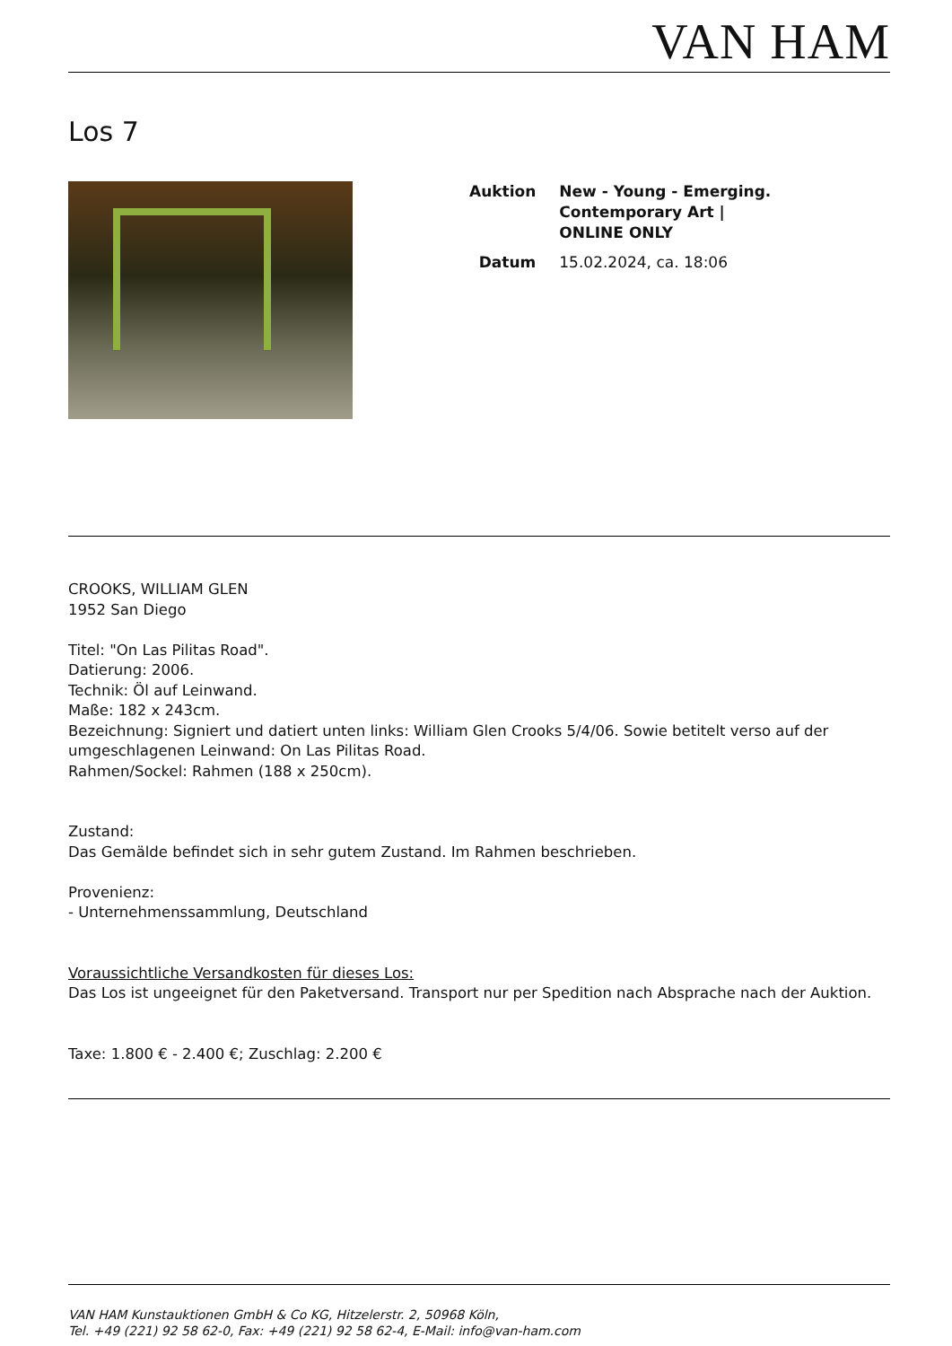VAN HAM
Los 7
| Auktion | New - Young - Emerging. Contemporary Art / ONLINE ONLY |
| Datum | 15.02.2024, ca. 18:06 |
CROOKS, WILLIAM GLEN
1952 San Diego
Titel: "On Las Pilitas Road".
Datierung: 2006.
Technik: Öl auf Leinwand.
Maße: 182 x 243cm.
Bezeichnung: Signiert und datiert unten links: William Glen Crooks 5/4/06. Sowie betitelt verso auf der umgeschlagenen Leinwand: On Las Pilitas Road.
Rahmen/Sockel: Rahmen (188 x 250cm).
Zustand:
Das Gemälde befindet sich in sehr gutem Zustand. Im Rahmen beschrieben.
Provenienz:
- Unternehmenssammlung, Deutschland
Voraussichtliche Versandkosten für dieses Los:
Das Los ist ungeeignet für den Paketversand. Transport nur per Spedition nach Absprache nach der Auktion.
Taxe: 1.800 € - 2.400 €; Zuschlag: 2.200 €
VAN HAM Kunstauktionen GmbH & Co KG, Hitzelerstr. 2, 50968 Köln,
Tel. +49 (221) 92 58 62-0, Fax: +49 (221) 92 58 62-4, E-Mail: info@van-ham.com